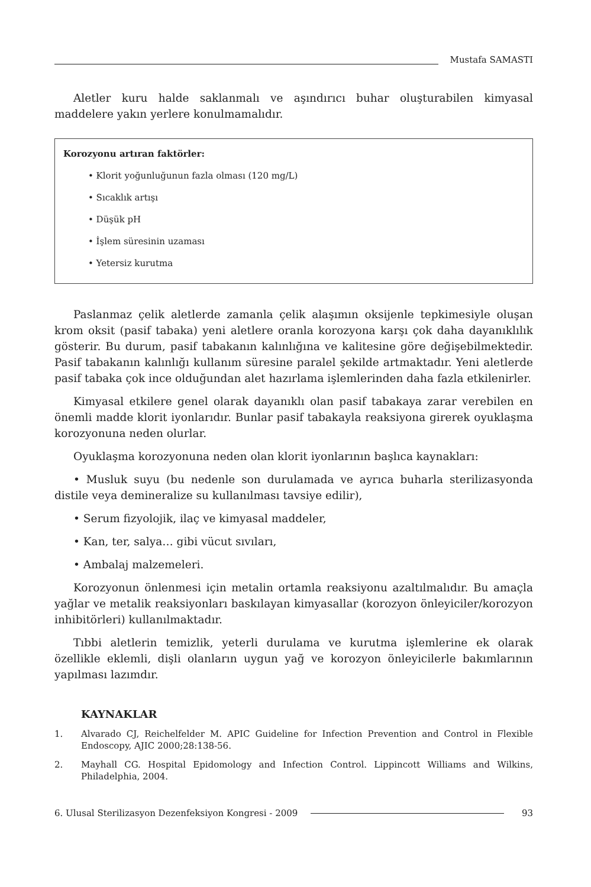Mustafa SAMASTI
Aletler kuru halde saklanmalı ve aşındırıcı buhar oluşturabilen kimyasal maddelere yakın yerlere konulmamalıdır.
Korozyonu artıran faktörler:
• Klorit yoğunluğunun fazla olması (120 mg/L)
• Sıcaklık artışı
• Düşük pH
• İşlem süresinin uzaması
• Yetersiz kurutma
Paslanmaz çelik aletlerde zamanla çelik alaşımın oksijenle tepkimesiyle oluşan krom oksit (pasif tabaka) yeni aletlere oranla korozyona karşı çok daha dayanıklılık gösterir. Bu durum, pasif tabakanın kalınlığına ve kalitesine göre değişebilmektedir. Pasif tabakanın kalınlığı kullanım süresine paralel şekilde artmaktadır. Yeni aletlerde pasif tabaka çok ince olduğundan alet hazırlama işlemlerinden daha fazla etkilenirler.
Kimyasal etkilere genel olarak dayanıklı olan pasif tabakaya zarar verebilen en önemli madde klorit iyonlarıdır. Bunlar pasif tabakayla reaksiyona girerek oyuklaşma korozyonuna neden olurlar.
Oyuklaşma korozyonuna neden olan klorit iyonlarının başlıca kaynakları:
• Musluk suyu (bu nedenle son durulamada ve ayrıca buharla sterilizasyonda distile veya demineralize su kullanılması tavsiye edilir),
• Serum fizyolojik, ilaç ve kimyasal maddeler,
• Kan, ter, salya… gibi vücut sıvıları,
• Ambalaj malzemeleri.
Korozyonun önlenmesi için metalin ortamla reaksiyonu azaltılmalıdır. Bu amaçla yağlar ve metalik reaksiyonları baskılayan kimyasallar (korozyon önleyiciler/korozyon inhibitörleri) kullanılmaktadır.
Tıbbi aletlerin temizlik, yeterli durulama ve kurutma işlemlerine ek olarak özellikle eklemli, dişli olanların uygun yağ ve korozyon önleyicilerle bakımlarının yapılması lazımdır.
KAYNAKLAR
1. Alvarado CJ, Reichelfelder M. APIC Guideline for Infection Prevention and Control in Flexible Endoscopy, AJIC 2000;28:138-56.
2. Mayhall CG. Hospital Epidomology and Infection Control. Lippincott Williams and Wilkins, Philadelphia, 2004.
6. Ulusal Sterilizasyon Dezenfeksiyon Kongresi - 2009
93